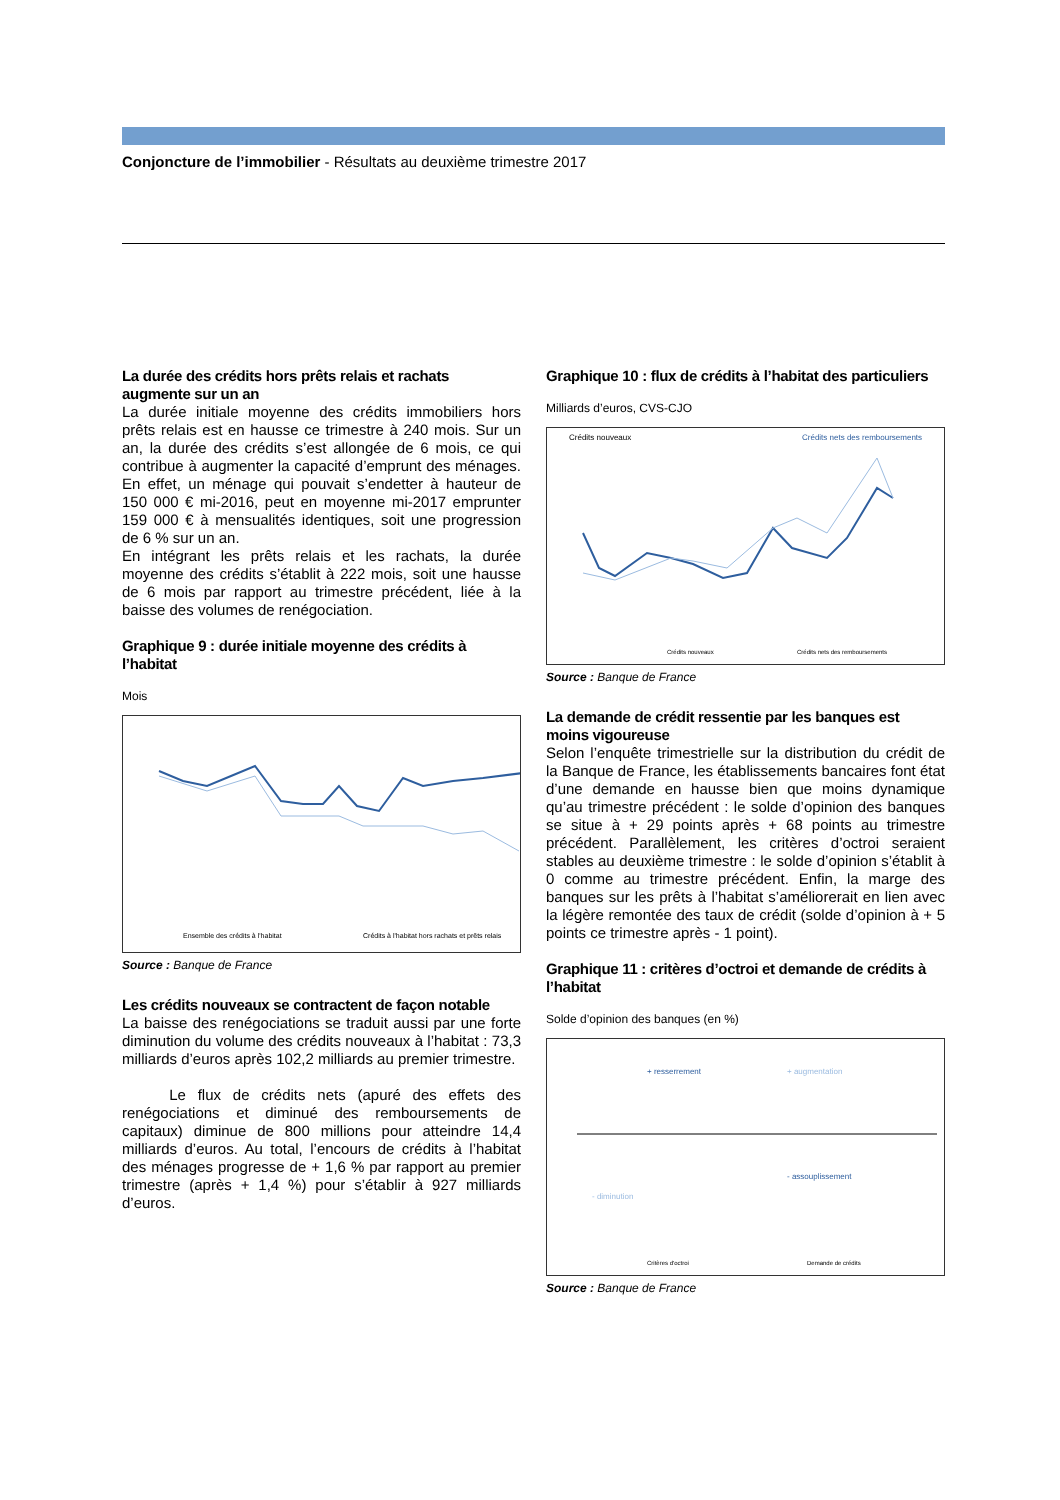Conjoncture de l’immobilier - Résultats au deuxième trimestre 2017
La durée des crédits hors prêts relais et rachats augmente sur un an
La durée initiale moyenne des crédits immobiliers hors prêts relais est en hausse ce trimestre à 240 mois. Sur un an, la durée des crédits s’est allongée de 6 mois, ce qui contribue à augmenter la capacité d’emprunt des ménages. En effet, un ménage qui pouvait s’endetter à hauteur de 150 000 € mi-2016, peut en moyenne mi-2017 emprunter 159 000 € à mensualités identiques, soit une progression de 6 % sur un an.
En intégrant les prêts relais et les rachats, la durée moyenne des crédits s’établit à 222 mois, soit une hausse de 6 mois par rapport au trimestre précédent, liée à la baisse des volumes de renégociation.
Graphique 9 : durée initiale moyenne des crédits à l’habitat
Mois
Ensemble des crédits à l'habitat
Crédits à l'habitat hors rachats et prêts relais
Source : Banque de France
Les crédits nouveaux se contractent de façon notable
La baisse des renégociations se traduit aussi par une forte diminution du volume des crédits nouveaux à l’habitat : 73,3 milliards d’euros après 102,2 milliards au premier trimestre.
Le flux de crédits nets (apuré des effets des renégociations et diminué des remboursements de capitaux) diminue de 800 millions pour atteindre 14,4 milliards d’euros. Au total, l’encours de crédits à l’habitat des ménages progresse de + 1,6 % par rapport au premier trimestre (après + 1,4 %) pour s’établir à 927 milliards d’euros.
Graphique 10 : flux de crédits à l’habitat des particuliers
Milliards d’euros, CVS-CJO
Crédits nouveaux
Crédits nets des remboursements
Crédits nouveaux
Crédits nets des remboursements
Source : Banque de France
La demande de crédit ressentie par les banques est moins vigoureuse
Selon l’enquête trimestrielle sur la distribution du crédit de la Banque de France, les établissements bancaires font état d’une demande en hausse bien que moins dynamique qu’au trimestre précédent : le solde d’opinion des banques se situe à + 29 points après + 68 points au trimestre précédent. Parallèlement, les critères d’octroi seraient stables au deuxième trimestre : le solde d’opinion s’établit à 0 comme au trimestre précédent. Enfin, la marge des banques sur les prêts à l’habitat s’améliorerait en lien avec la légère remontée des taux de crédit (solde d’opinion à + 5 points ce trimestre après - 1 point).
Graphique 11 : critères d’octroi et demande de crédits à l’habitat
Solde d’opinion des banques (en %)
+ resserrement
+ augmentation
- assouplissement
- diminution
Critères d'octroi
Demande de crédits
Source : Banque de France